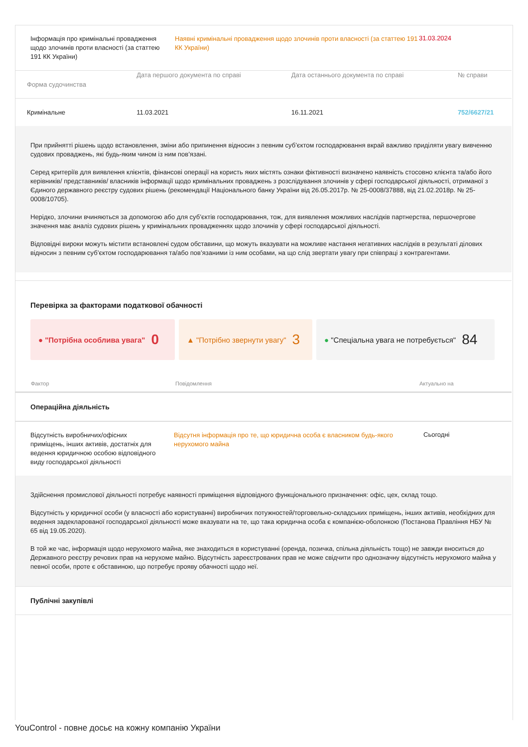| Інформація про кримінальні провадження щодо злочинів проти власності (за статтею 191 КК України) | Наявні кримінальні провадження щодо злочинів проти власності (за статтею 191 КК України) | 31.03.2024 |
| Форма судочинства | Дата першого документа по справі | Дата останнього документа по справі | № справи |
| --- | --- | --- | --- |
| Кримінальне | 11.03.2021 | 16.11.2021 | 752/6627/21 |
При прийнятті рішень щодо встановлення, зміни або припинення відносин з певним суб’єктом господарювання вкрай важливо приділяти увагу вивченню судових проваджень, які будь-яким чином із ним пов’язані.
Серед критеріїв для виявлення клієнтів, фінансові операції на користь яких містять ознаки фіктивності визначено наявність стосовно клієнта та/або його керівників/ представників/ власників інформації щодо кримінальних проваджень з розслідування злочинів у сфері господарської діяльності, отриманої з Єдиного державного реєстру судових рішень (рекомендації Національного банку України від 26.05.2017р. № 25-0008/37888, від 21.02.2018р. № 25-0008/10705).
Нерідко, злочини вчиняються за допомогою або для суб’єктів господарювання, тож, для виявлення можливих наслідків партнерства, першочергове значення має аналіз судових рішень у кримінальних провадженнях щодо злочинів у сфері господарської діяльності.
Відповідні вироки можуть містити встановлені судом обставини, що можуть вказувати на можливе настання негативних наслідків в результаті ділових відносин з певним суб’єктом господарювання та/або пов’язаними із ним особами, на що слід звертати увагу при співпраці з контрагентами.
Перевірка за факторами податкової обачності
● "Потрібна особлива увага" 0
▲ "Потрібно звернути увагу" 3
● "Спеціальна увага не потребується" 84
| Фактор | Повідомлення | Актуально на |
| --- | --- | --- |
Операційна діяльність
| Відсутність виробничих/офісних приміщень, інших активів, достатніх для ведення юридичною особою відповідного виду господарської діяльності | Відсутня інформація про те, що юридична особа є власником будь-якого нерухомого майна | Сьогодні |
Здійснення промислової діяльності потребує наявності приміщення відповідного функціонального призначення: офіс, цех, склад тощо.
Відсутність у юридичної особи (у власності або користуванні) виробничих потужностей/торговельно-складських приміщень, інших активів, необхідних для ведення задекларованої господарської діяльності може вказувати на те, що така юридична особа є компанією-оболонкою (Постанова Правління НБУ № 65 від 19.05.2020).
В той же час, інформація щодо нерухомого майна, яке знаходиться в користуванні (оренда, позичка, спільна діяльність тощо) не завжди вноситься до Державного реєстру речових прав на нерухоме майно. Відсутність зареєстрованих прав не може свідчити про однозначну відсутність нерухомого майна у певної особи, проте є обставиною, що потребує прояву обачності щодо неї.
Публічні закупівлі
YouControl - повне досьє на кожну компанію України